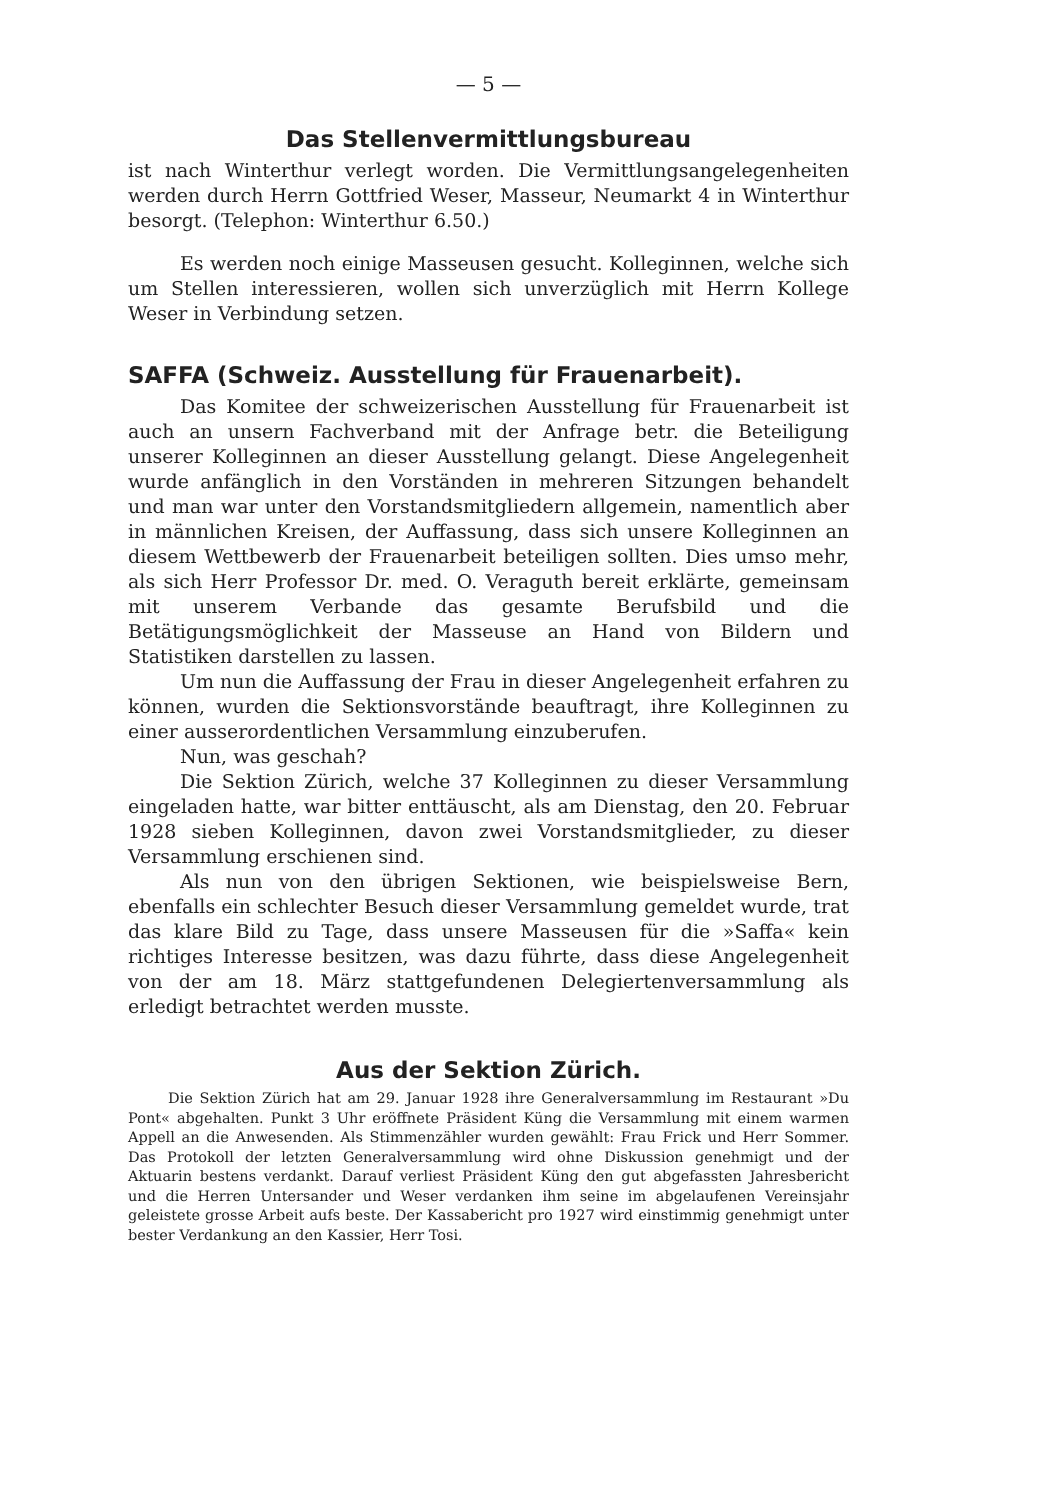— 5 —
Das Stellenvermittlungsbureau
ist nach Winterthur verlegt worden. Die Vermittlungsangelegenheiten werden durch Herrn Gottfried Weser, Masseur, Neumarkt 4 in Winterthur besorgt. (Telephon: Winterthur 6.50.)
Es werden noch einige Masseusen gesucht. Kolleginnen, welche sich um Stellen interessieren, wollen sich unverzüglich mit Herrn Kollege Weser in Verbindung setzen.
SAFFA (Schweiz. Ausstellung für Frauenarbeit).
Das Komitee der schweizerischen Ausstellung für Frauenarbeit ist auch an unsern Fachverband mit der Anfrage betr. die Beteiligung unserer Kolleginnen an dieser Ausstellung gelangt. Diese Angelegenheit wurde anfänglich in den Vorständen in mehreren Sitzungen behandelt und man war unter den Vorstandsmitgliedern allgemein, namentlich aber in männlichen Kreisen, der Auffassung, dass sich unsere Kolleginnen an diesem Wettbewerb der Frauenarbeit beteiligen sollten. Dies umso mehr, als sich Herr Professor Dr. med. O. Veraguth bereit erklärte, gemeinsam mit unserem Verbande das gesamte Berufsbild und die Betätigungsmöglichkeit der Masseuse an Hand von Bildern und Statistiken darstellen zu lassen.
Um nun die Auffassung der Frau in dieser Angelegenheit erfahren zu können, wurden die Sektionsvorstände beauftragt, ihre Kolleginnen zu einer ausserordentlichen Versammlung einzuberufen.
Nun, was geschah?
Die Sektion Zürich, welche 37 Kolleginnen zu dieser Versammlung eingeladen hatte, war bitter enttäuscht, als am Dienstag, den 20. Februar 1928 sieben Kolleginnen, davon zwei Vorstandsmitglieder, zu dieser Versammlung erschienen sind.
Als nun von den übrigen Sektionen, wie beispielsweise Bern, ebenfalls ein schlechter Besuch dieser Versammlung gemeldet wurde, trat das klare Bild zu Tage, dass unsere Masseusen für die »Saffa« kein richtiges Interesse besitzen, was dazu führte, dass diese Angelegenheit von der am 18. März stattgefundenen Delegiertenversammlung als erledigt betrachtet werden musste.
Aus der Sektion Zürich.
Die Sektion Zürich hat am 29. Januar 1928 ihre Generalversammlung im Restaurant »Du Pont« abgehalten. Punkt 3 Uhr eröffnete Präsident Küng die Versammlung mit einem warmen Appell an die Anwesenden. Als Stimmenzähler wurden gewählt: Frau Frick und Herr Sommer. Das Protokoll der letzten Generalversammlung wird ohne Diskussion genehmigt und der Aktuarin bestens verdankt. Darauf verliest Präsident Küng den gut abgefassten Jahresbericht und die Herren Untersander und Weser verdanken ihm seine im abgelaufenen Vereinsjahr geleistete grosse Arbeit aufs beste. Der Kassabericht pro 1927 wird einstimmig genehmigt unter bester Verdankung an den Kassier, Herr Tosi.